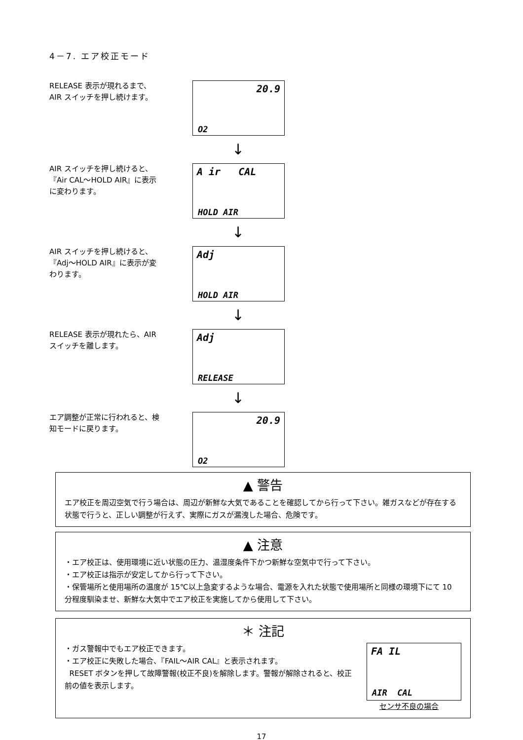4－7. エア校正モード
RELEASE 表示が現れるまで、AIR スイッチを押し続けます。
20.9
O2
↓
AIR スイッチを押し続けると、『Air CAL～HOLD AIR』に表示に変わります。
A ir CAL
HOLD AIR
↓
AIR スイッチを押し続けると、『Adj～HOLD AIR』に表示が変わります。
Adj
HOLD AIR
↓
RELEASE 表示が現れたら、AIR スイッチを離します。
Adj
RELEASE
↓
エア調整が正常に行われると、検知モードに戻ります。
20.9
O2
▲ 警告
エア校正を周辺空気で行う場合は、周辺が新鮮な大気であることを確認してから行って下さい。雑ガスなどが存在する状態で行うと、正しい調整が行えず、実際にガスが漏洩した場合、危険です。
▲ 注意
・エア校正は、使用環境に近い状態の圧力、温湿度条件下かつ新鮮な空気中で行って下さい。
・エア校正は指示が安定してから行って下さい。
・保管場所と使用場所の温度が 15℃以上急変するような場合、電源を入れた状態で使用場所と同様の環境下にて 10 分程度馴染ませ、新鮮な大気中でエア校正を実施してから使用して下さい。
＊ 注記
・ガス警報中でもエア校正できます。
・エア校正に失敗した場合、『FAIL～AIR CAL』と表示されます。
RESET ボタンを押して故障警報(校正不良)を解除します。警報が解除されると、校正前の値を表示します。
FA IL
AIR CAL
センサ不良の場合
17